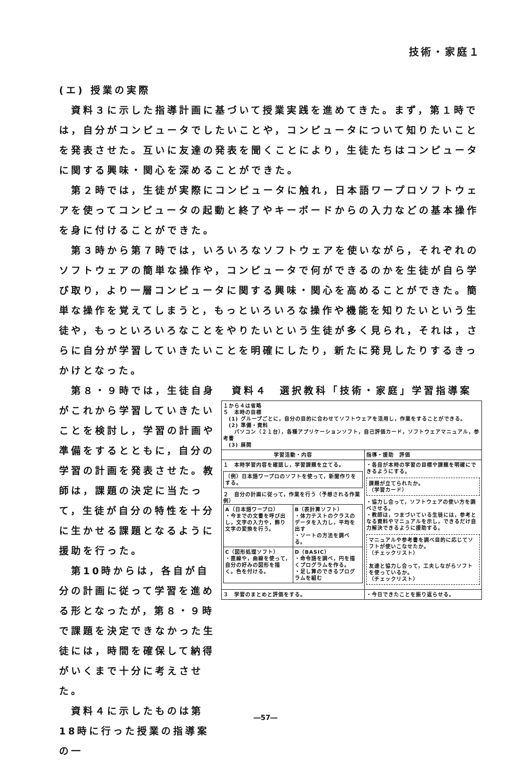技術・家庭１
(エ) 授業の実際
資料３に示した指導計画に基づいて授業実践を進めてきた。まず，第１時では，自分がコンピュータでしたいことや，コンピュータについて知りたいことを発表させた。互いに友達の発表を聞くことにより，生徒たちはコンピュータに関する興味・関心を深めることができた。
第２時では，生徒が実際にコンピュータに触れ，日本語ワープロソフトウェアを使ってコンピュータの起動と終了やキーボードからの入力などの基本操作を身に付けることができた。
第３時から第７時では，いろいろなソフトウェアを使いながら，それぞれのソフトウェアの簡単な操作や，コンピュータで何ができるのかを生徒が自ら学び取り，より一層コンピュータに関する興味・関心を高めることができた。簡単な操作を覚えてしまうと，もっといろいろな操作や機能を知りたいという生徒や，もっといろいろなことをやりたいという生徒が多く見られ，それは，さらに自分が学習していきたいことを明確にしたり，新たに発見したりするきっかけとなった。
第８・９時では，生徒自身がこれから学習していきたいことを検討し，学習の計画や準備をするとともに，自分の学習の計画を発表させた。教師は，課題の決定に当たって，生徒が自分の特性を十分に生かせる課題となるように援助を行った。
第10時からは，各自が自分の計画に従って学習を進める形となったが，第８・９時で課題を決定できなかった生徒には，時間を確保して納得がいくまで十分に考えさせた。
資料４に示したものは第18時に行った授業の指導案の一
資料４　選択教科「技術・家庭」学習指導案
| １から４は省略 ５ 本時の目標 (1) グループごとに，自分の目的に合わせてソフトウェアを活用し，作業をすることができる。 (2) 準備・資料 パソコン（２１台），各種アプリケーションソフト，自己評価カード，ソフトウェアマニュアル，参考書 (3) 展開 | |
| 学習活動・内容 | 指導・援助 評価 |
| １ 本時学習内容を確認し，学習課題を立てる。 （例）日本語ワープロのソフトを使って，新聞作りをする。 ２ 自分の計画に従って，作業を行う（予想される作業例） / A（日本語ワープロ） ・今までの文書を呼び出し，文字の入力や，飾り文字の変換を行う。 / B（表計算ソフト） ・体力テストのクラスのデータを入力し，平均を出す ・ソートの方法を調べる。 / / C（図形処理ソフト） ・直線や，曲線を使って，自分の好みの図形を描く。色を付ける。 / D（BASIC） ・命令語を調べ，円を描くプログラムを作る。 ・足し算のできるプログラムを組む / | ・各自が本時の学習の目標や課題を明確にできるようにする。 課題が立てられたか。 （学習カード） ・協力し合って，ソフトウェアの使い方を調べさせる。 ・教師は，つまづいている生徒には，参考となる資料やマニュアルを示し，できるだけ自力解決できるように援助する。 マニュアルや参考書を調べ目的に応じてソフトが使いこなせたか。 （チェックリスト） 友達と協力し合って，工夫しながらソフトを使っているか。 （チェックリスト） |
| ３ 学習のまとめと評価をする。 | ・今日できたことを振り返らせる。 |
―57―